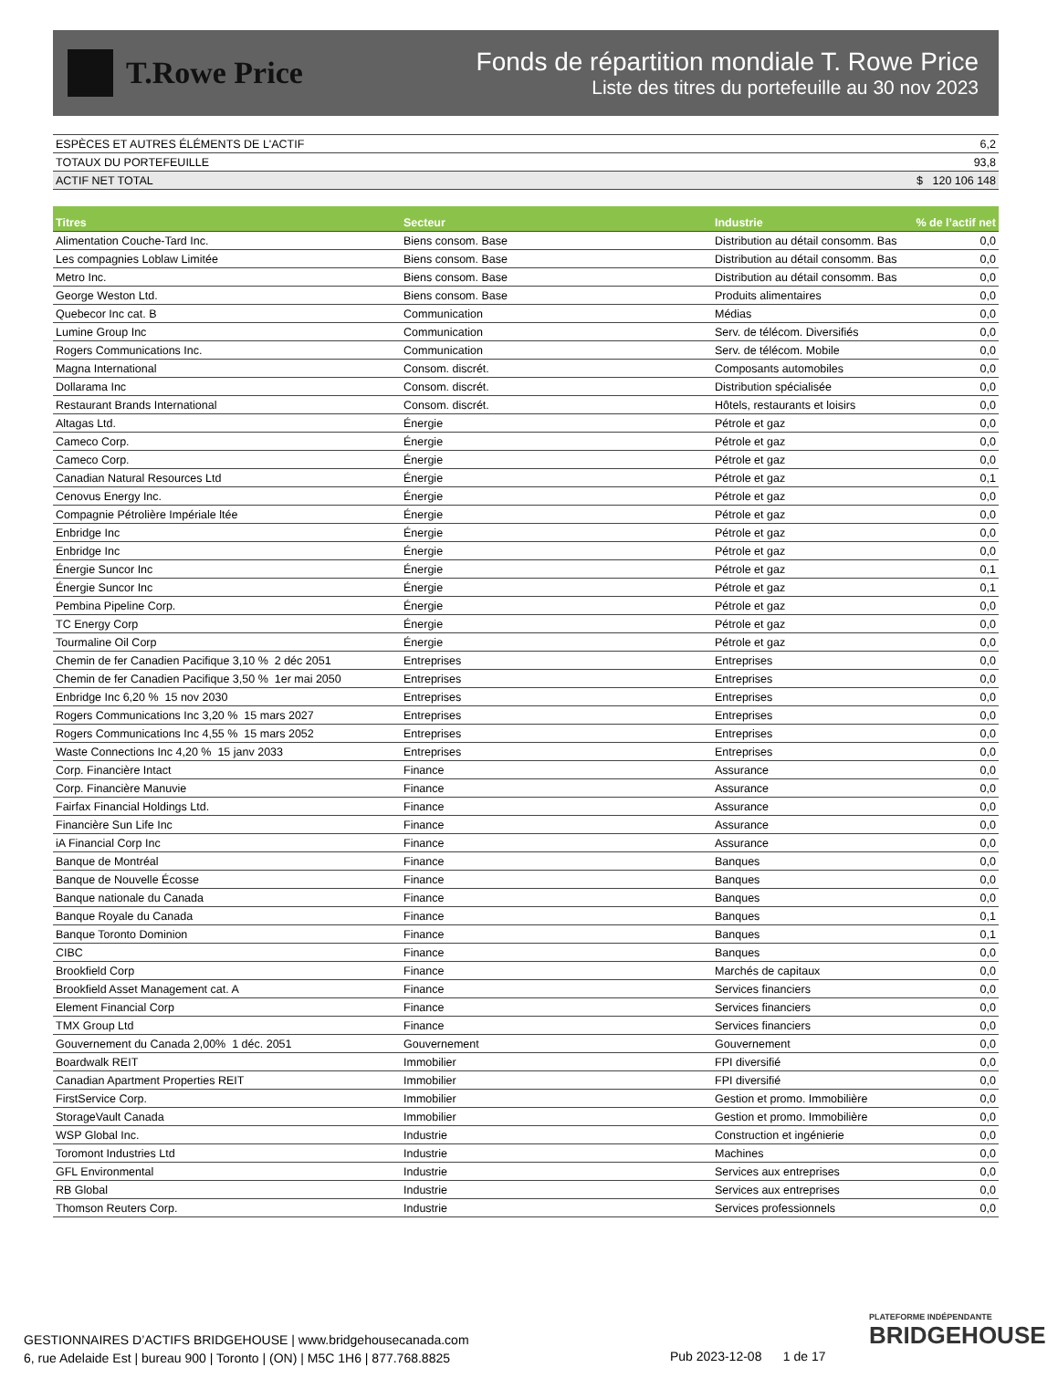T.Rowe Price
Fonds de répartition mondiale T. Rowe Price
Liste des titres du portefeuille au 30 nov 2023
| ESPÈCES ET AUTRES ÉLÉMENTS DE L'ACTIF | 6,2 |
| TOTAUX DU PORTEFEUILLE | 93,8 |
| ACTIF NET TOTAL | $ 120 106 148 |
| Titres | Secteur | Industrie | % de l’actif net |
| --- | --- | --- | --- |
| Alimentation Couche-Tard Inc. | Biens consom. Base | Distribution au détail consomm. Bas | 0,0 |
| Les compagnies Loblaw Limitée | Biens consom. Base | Distribution au détail consomm. Bas | 0,0 |
| Metro Inc. | Biens consom. Base | Distribution au détail consomm. Bas | 0,0 |
| George Weston Ltd. | Biens consom. Base | Produits alimentaires | 0,0 |
| Quebecor Inc cat. B | Communication | Médias | 0,0 |
| Lumine Group Inc | Communication | Serv. de télécom. Diversifiés | 0,0 |
| Rogers Communications Inc. | Communication | Serv. de télécom. Mobile | 0,0 |
| Magna International | Consom. discrét. | Composants automobiles | 0,0 |
| Dollarama Inc | Consom. discrét. | Distribution spécialisée | 0,0 |
| Restaurant Brands International | Consom. discrét. | Hôtels, restaurants et loisirs | 0,0 |
| Altagas Ltd. | Énergie | Pétrole et gaz | 0,0 |
| Cameco Corp. | Énergie | Pétrole et gaz | 0,0 |
| Cameco Corp. | Énergie | Pétrole et gaz | 0,0 |
| Canadian Natural Resources Ltd | Énergie | Pétrole et gaz | 0,1 |
| Cenovus Energy Inc. | Énergie | Pétrole et gaz | 0,0 |
| Compagnie Pétrolière Impériale ltée | Énergie | Pétrole et gaz | 0,0 |
| Enbridge Inc | Énergie | Pétrole et gaz | 0,0 |
| Enbridge Inc | Énergie | Pétrole et gaz | 0,0 |
| Énergie Suncor Inc | Énergie | Pétrole et gaz | 0,1 |
| Énergie Suncor Inc | Énergie | Pétrole et gaz | 0,1 |
| Pembina Pipeline Corp. | Énergie | Pétrole et gaz | 0,0 |
| TC Energy Corp | Énergie | Pétrole et gaz | 0,0 |
| Tourmaline Oil Corp | Énergie | Pétrole et gaz | 0,0 |
| Chemin de fer Canadien Pacifique 3,10 % 2 déc 2051 | Entreprises | Entreprises | 0,0 |
| Chemin de fer Canadien Pacifique 3,50 % 1er mai 2050 | Entreprises | Entreprises | 0,0 |
| Enbridge Inc 6,20 % 15 nov 2030 | Entreprises | Entreprises | 0,0 |
| Rogers Communications Inc 3,20 % 15 mars 2027 | Entreprises | Entreprises | 0,0 |
| Rogers Communications Inc 4,55 % 15 mars 2052 | Entreprises | Entreprises | 0,0 |
| Waste Connections Inc 4,20 % 15 janv 2033 | Entreprises | Entreprises | 0,0 |
| Corp. Financière Intact | Finance | Assurance | 0,0 |
| Corp. Financière Manuvie | Finance | Assurance | 0,0 |
| Fairfax Financial Holdings Ltd. | Finance | Assurance | 0,0 |
| Financière Sun Life Inc | Finance | Assurance | 0,0 |
| iA Financial Corp Inc | Finance | Assurance | 0,0 |
| Banque de Montréal | Finance | Banques | 0,0 |
| Banque de Nouvelle Écosse | Finance | Banques | 0,0 |
| Banque nationale du Canada | Finance | Banques | 0,0 |
| Banque Royale du Canada | Finance | Banques | 0,1 |
| Banque Toronto Dominion | Finance | Banques | 0,1 |
| CIBC | Finance | Banques | 0,0 |
| Brookfield Corp | Finance | Marchés de capitaux | 0,0 |
| Brookfield Asset Management cat. A | Finance | Services financiers | 0,0 |
| Element Financial Corp | Finance | Services financiers | 0,0 |
| TMX Group Ltd | Finance | Services financiers | 0,0 |
| Gouvernement du Canada 2,00% 1 déc. 2051 | Gouvernement | Gouvernement | 0,0 |
| Boardwalk REIT | Immobilier | FPI diversifié | 0,0 |
| Canadian Apartment Properties REIT | Immobilier | FPI diversifié | 0,0 |
| FirstService Corp. | Immobilier | Gestion et promo. Immobilière | 0,0 |
| StorageVault Canada | Immobilier | Gestion et promo. Immobilière | 0,0 |
| WSP Global Inc. | Industrie | Construction et ingénierie | 0,0 |
| Toromont Industries Ltd | Industrie | Machines | 0,0 |
| GFL Environmental | Industrie | Services aux entreprises | 0,0 |
| RB Global | Industrie | Services aux entreprises | 0,0 |
| Thomson Reuters Corp. | Industrie | Services professionnels | 0,0 |
GESTIONNAIRES D’ACTIFS BRIDGEHOUSE | www.bridgehousecanada.com
6, rue Adelaide Est | bureau 900 | Toronto | (ON) | M5C 1H6 | 877.768.8825
Pub 2023-12-08 1 de 17
PLATEFORME INDÉPENDANTE
BRIDGEHOUSE